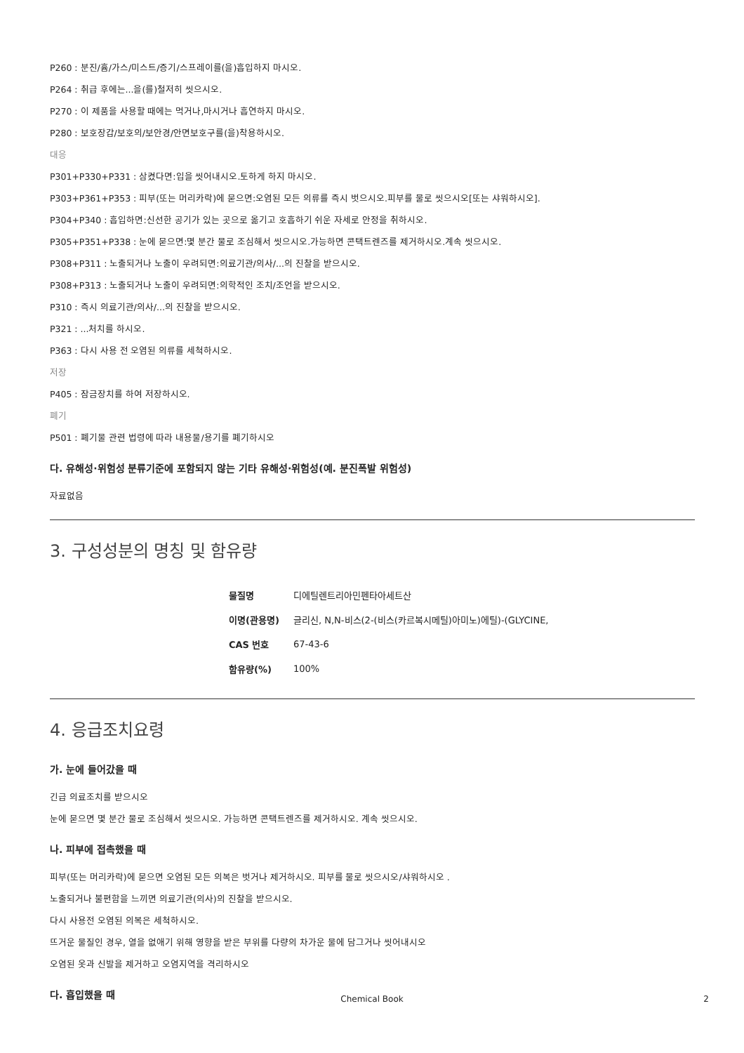P260 : 분진/흄/가스/미스트/증기/스프레이를(을)흡입하지 마시오.
P264 : 취급 후에는...을(를)철저히 씻으시오.
P270 : 이 제품을 사용할 때에는 먹거나,마시거나 흡연하지 마시오.
P280 : 보호장갑/보호의/보안경/안면보호구를(을)착용하시오.
대응
P301+P330+P331 : 삼켰다면:입을 씻어내시오.토하게 하지 마시오.
P303+P361+P353 : 피부(또는 머리카락)에 묻으면:오염된 모든 의류를 즉시 벗으시오.피부를 물로 씻으시오[또는 샤워하시오].
P304+P340 : 흡입하면:신선한 공기가 있는 곳으로 옮기고 호흡하기 쉬운 자세로 안정을 취하시오.
P305+P351+P338 : 눈에 묻으면:몇 분간 물로 조심해서 씻으시오.가능하면 콘택트렌즈를 제거하시오.계속 씻으시오.
P308+P311 : 노출되거나 노출이 우려되면:의료기관/의사/...의 진찰을 받으시오.
P308+P313 : 노출되거나 노출이 우려되면:의학적인 조치/조언을 받으시오.
P310 : 즉시 의료기관/의사/...의 진찰을 받으시오.
P321 : ...처치를 하시오.
P363 : 다시 사용 전 오염된 의류를 세척하시오.
저장
P405 : 잠금장치를 하여 저장하시오.
폐기
P501 : 폐기물 관련 법령에 따라 내용물/용기를 폐기하시오
다. 유해성·위험성 분류기준에 포함되지 않는 기타 유해성·위험성(예. 분진폭발 위험성)
자료없음
3. 구성성분의 명칭 및 함유량
| 물질명 | 디에틸렌트리아민펜타아세트산 |
| 이명(관용명) | 글리신, N,N-비스(2-(비스(카르복시메틸)아미노)에틸)-(GLYCINE, |
| CAS 번호 | 67-43-6 |
| 함유량(%) | 100% |
4. 응급조치요령
가. 눈에 들어갔을 때
긴급 의료조치를 받으시오
눈에 묻으면 몇 분간 물로 조심해서 씻으시오. 가능하면 콘택트렌즈를 제거하시오. 계속 씻으시오.
나. 피부에 접촉했을 때
피부(또는 머리카락)에 묻으면 오염된 모든 의복은 벗거나 제거하시오. 피부를 물로 씻으시오/샤워하시오 .
노출되거나 불편함을 느끼면 의료기관(의사)의 진찰을 받으시오.
다시 사용전 오염된 의복은 세척하시오.
뜨거운 물질인 경우, 열을 없애기 위해 영향을 받은 부위를 다량의 차가운 물에 담그거나 씻어내시오
오염된 옷과 신발을 제거하고 오염지역을 격리하시오
다. 흡입했을 때
Chemical Book 2